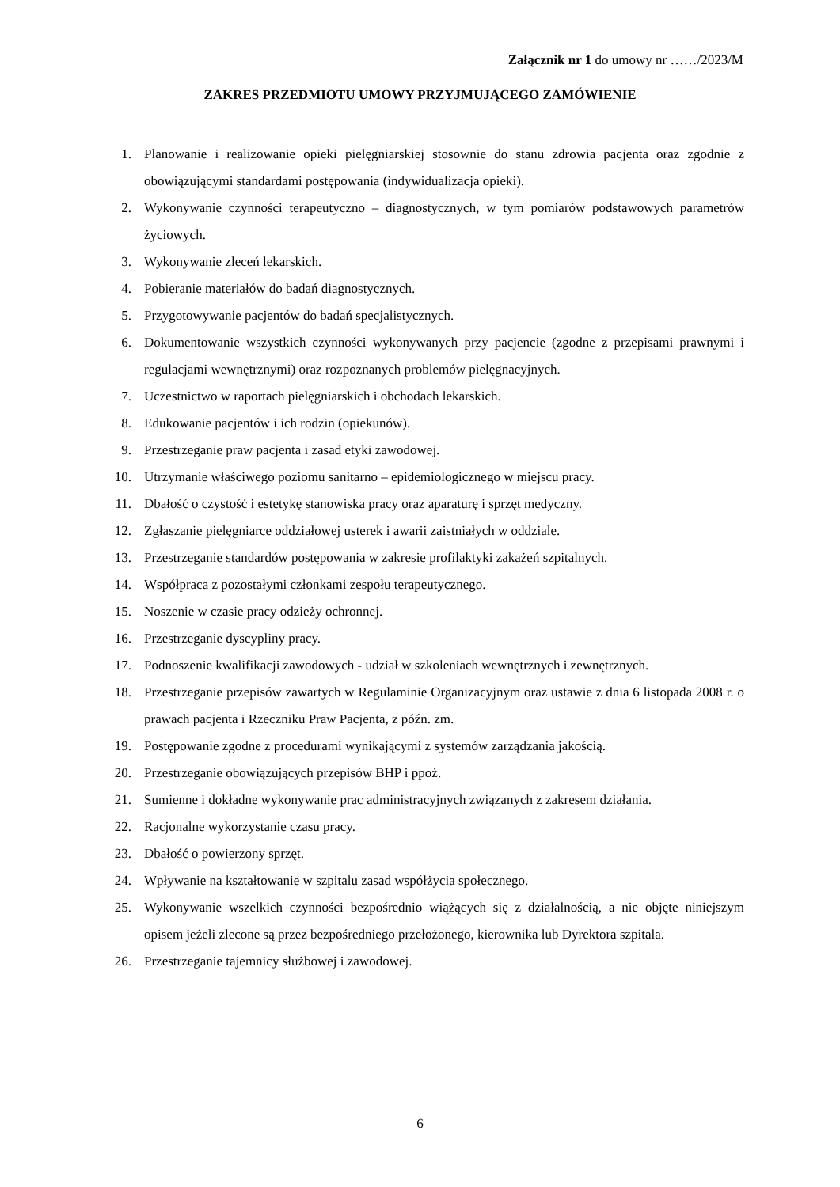Załącznik nr 1 do umowy nr ……/2023/M
ZAKRES PRZEDMIOTU UMOWY PRZYJMUJĄCEGO ZAMÓWIENIE
1. Planowanie i realizowanie opieki pielęgniarskiej stosownie do stanu zdrowia pacjenta oraz zgodnie z obowiązującymi standardami postępowania (indywidualizacja opieki).
2. Wykonywanie czynności terapeutyczno – diagnostycznych, w tym pomiarów podstawowych parametrów życiowych.
3. Wykonywanie zleceń lekarskich.
4. Pobieranie materiałów do badań diagnostycznych.
5. Przygotowywanie pacjentów do badań specjalistycznych.
6. Dokumentowanie wszystkich czynności wykonywanych przy pacjencie (zgodne z przepisami prawnymi i regulacjami wewnętrznymi) oraz rozpoznanych problemów pielęgnacyjnych.
7. Uczestnictwo w raportach pielęgniarskich i obchodach lekarskich.
8. Edukowanie pacjentów i ich rodzin (opiekunów).
9. Przestrzeganie praw pacjenta i zasad etyki zawodowej.
10. Utrzymanie właściwego poziomu sanitarno – epidemiologicznego w miejscu pracy.
11. Dbałość o czystość i estetykę stanowiska pracy oraz aparaturę i sprzęt medyczny.
12. Zgłaszanie pielęgniarce oddziałowej usterek i awarii zaistniałych w oddziale.
13. Przestrzeganie standardów postępowania w zakresie profilaktyki zakażeń szpitalnych.
14. Współpraca z pozostałymi członkami zespołu terapeutycznego.
15. Noszenie w czasie pracy odzieży ochronnej.
16. Przestrzeganie dyscypliny pracy.
17. Podnoszenie kwalifikacji zawodowych - udział w szkoleniach wewnętrznych i zewnętrznych.
18. Przestrzeganie przepisów zawartych w Regulaminie Organizacyjnym oraz ustawie z dnia 6 listopada 2008 r. o prawach pacjenta i Rzeczniku Praw Pacjenta, z późn. zm.
19. Postępowanie zgodne z procedurami wynikającymi z systemów zarządzania jakością.
20. Przestrzeganie obowiązujących przepisów BHP i ppoż.
21. Sumienne i dokładne wykonywanie prac administracyjnych związanych z zakresem działania.
22. Racjonalne wykorzystanie czasu pracy.
23. Dbałość o powierzony sprzęt.
24. Wpływanie na kształtowanie w szpitalu zasad współżycia społecznego.
25. Wykonywanie wszelkich czynności bezpośrednio wiążących się z działalnością, a nie objęte niniejszym opisem jeżeli zlecone są przez bezpośredniego przełożonego, kierownika lub Dyrektora szpitala.
26. Przestrzeganie tajemnicy służbowej i zawodowej.
6